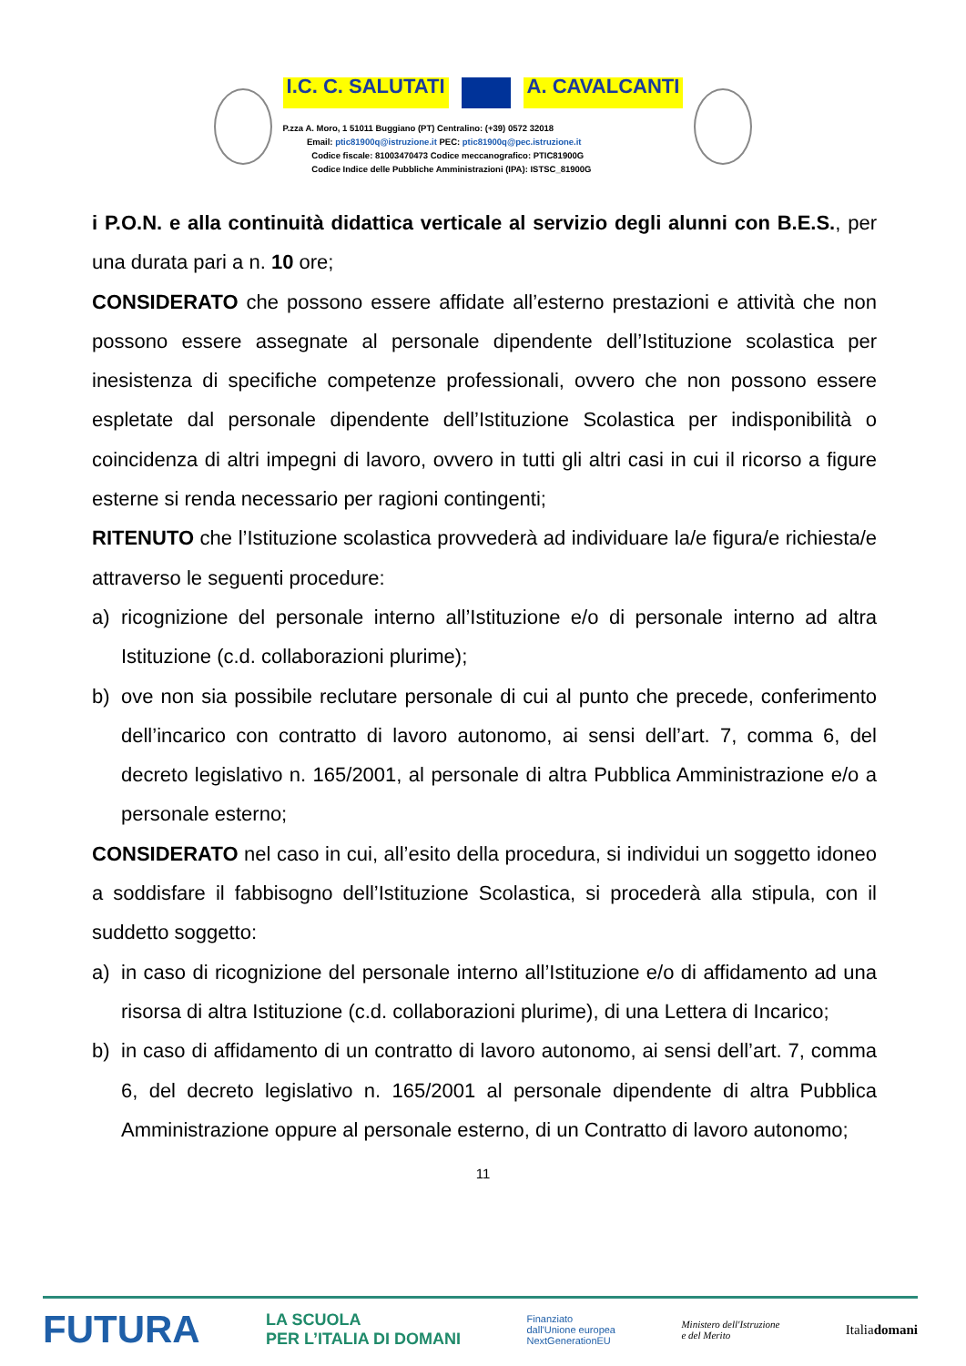I.C. C. SALUTATI A. CAVALCANTI
P.zza A. Moro, 1 51011 Buggiano (PT) Centralino: (+39) 0572 32018
Email: ptic81900q@istruzione.it PEC: ptic81900q@pec.istruzione.it
Codice fiscale: 81003470473 Codice meccanografico: PTIC81900G
Codice Indice delle Pubbliche Amministrazioni (IPA): ISTSC_81900G
i P.O.N. e alla continuità didattica verticale al servizio degli alunni con B.E.S., per una durata pari a n. 10 ore;
CONSIDERATO che possono essere affidate all’esterno prestazioni e attività che non possono essere assegnate al personale dipendente dell’Istituzione scolastica per inesistenza di specifiche competenze professionali, ovvero che non possono essere espletate dal personale dipendente dell’Istituzione Scolastica per indisponibilità o coincidenza di altri impegni di lavoro, ovvero in tutti gli altri casi in cui il ricorso a figure esterne si renda necessario per ragioni contingenti;
RITENUTO che l’Istituzione scolastica provvederà ad individuare la/e figura/e richiesta/e attraverso le seguenti procedure:
a) ricognizione del personale interno all’Istituzione e/o di personale interno ad altra Istituzione (c.d. collaborazioni plurime);
b) ove non sia possibile reclutare personale di cui al punto che precede, conferimento dell’incarico con contratto di lavoro autonomo, ai sensi dell’art. 7, comma 6, del decreto legislativo n. 165/2001, al personale di altra Pubblica Amministrazione e/o a personale esterno;
CONSIDERATO nel caso in cui, all’esito della procedura, si individui un soggetto idoneo a soddisfare il fabbisogno dell’Istituzione Scolastica, si procederà alla stipula, con il suddetto soggetto:
a) in caso di ricognizione del personale interno all’Istituzione e/o di affidamento ad una risorsa di altra Istituzione (c.d. collaborazioni plurime), di una Lettera di Incarico;
b) in caso di affidamento di un contratto di lavoro autonomo, ai sensi dell’art. 7, comma 6, del decreto legislativo n. 165/2001 al personale dipendente di altra Pubblica Amministrazione oppure al personale esterno, di un Contratto di lavoro autonomo;
11
FUTURA LA SCUOLA
PER L’ITALIA DI DOMANI Finanziato
dall'Unione europea
NextGenerationEU Ministero dell'Istruzione
e del Merito Italiadomani